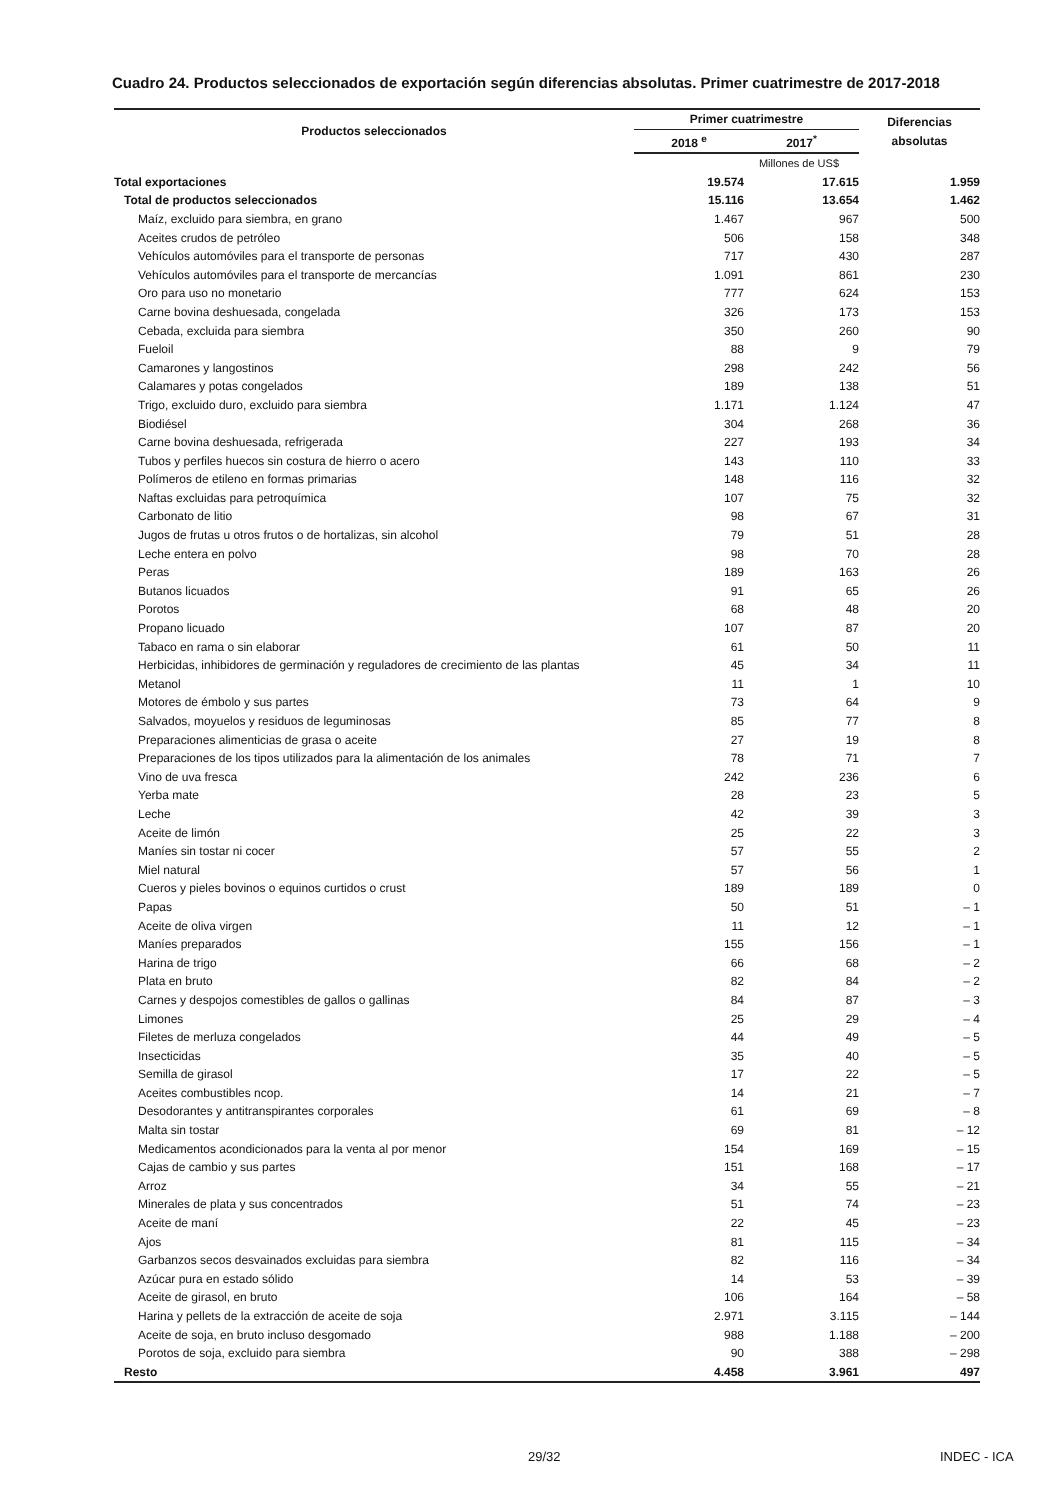Cuadro 24. Productos seleccionados de exportación según diferencias absolutas. Primer cuatrimestre de 2017-2018
| Productos seleccionados | Primer cuatrimestre | | Diferencias absolutas |
| --- | --- | --- | --- |
| | 2018 <sup>e</sup> | 2017<sup>*</sup> | |
| | Millones de US$ | | |
| Total exportaciones | 19.574 | 17.615 | 1.959 |
| Total de productos seleccionados | 15.116 | 13.654 | 1.462 |
| Maíz, excluido para siembra, en grano | 1.467 | 967 | 500 |
| Aceites crudos de petróleo | 506 | 158 | 348 |
| Vehículos automóviles para el transporte de personas | 717 | 430 | 287 |
| Vehículos automóviles para el transporte de mercancías | 1.091 | 861 | 230 |
| Oro para uso no monetario | 777 | 624 | 153 |
| Carne bovina deshuesada, congelada | 326 | 173 | 153 |
| Cebada, excluida para siembra | 350 | 260 | 90 |
| Fueloil | 88 | 9 | 79 |
| Camarones y langostinos | 298 | 242 | 56 |
| Calamares y potas congelados | 189 | 138 | 51 |
| Trigo, excluido duro, excluido para siembra | 1.171 | 1.124 | 47 |
| Biodiésel | 304 | 268 | 36 |
| Carne bovina deshuesada, refrigerada | 227 | 193 | 34 |
| Tubos y perfiles huecos sin costura de hierro o acero | 143 | 110 | 33 |
| Polímeros de etileno en formas primarias | 148 | 116 | 32 |
| Naftas excluidas para petroquímica | 107 | 75 | 32 |
| Carbonato de litio | 98 | 67 | 31 |
| Jugos de frutas u otros frutos o de hortalizas, sin alcohol | 79 | 51 | 28 |
| Leche entera en polvo | 98 | 70 | 28 |
| Peras | 189 | 163 | 26 |
| Butanos licuados | 91 | 65 | 26 |
| Porotos | 68 | 48 | 20 |
| Propano licuado | 107 | 87 | 20 |
| Tabaco en rama o sin elaborar | 61 | 50 | 11 |
| Herbicidas, inhibidores de germinación y reguladores de crecimiento de las plantas | 45 | 34 | 11 |
| Metanol | 11 | 1 | 10 |
| Motores de émbolo y sus partes | 73 | 64 | 9 |
| Salvados, moyuelos y residuos de leguminosas | 85 | 77 | 8 |
| Preparaciones alimenticias de grasa o aceite | 27 | 19 | 8 |
| Preparaciones de los tipos utilizados para la alimentación de los animales | 78 | 71 | 7 |
| Vino de uva fresca | 242 | 236 | 6 |
| Yerba mate | 28 | 23 | 5 |
| Leche | 42 | 39 | 3 |
| Aceite de limón | 25 | 22 | 3 |
| Maníes sin tostar ni cocer | 57 | 55 | 2 |
| Miel natural | 57 | 56 | 1 |
| Cueros y pieles bovinos o equinos curtidos o crust | 189 | 189 | 0 |
| Papas | 50 | 51 | – 1 |
| Aceite de oliva virgen | 11 | 12 | – 1 |
| Maníes preparados | 155 | 156 | – 1 |
| Harina de trigo | 66 | 68 | – 2 |
| Plata en bruto | 82 | 84 | – 2 |
| Carnes y despojos comestibles de gallos o gallinas | 84 | 87 | – 3 |
| Limones | 25 | 29 | – 4 |
| Filetes de merluza congelados | 44 | 49 | – 5 |
| Insecticidas | 35 | 40 | – 5 |
| Semilla de girasol | 17 | 22 | – 5 |
| Aceites combustibles ncop. | 14 | 21 | – 7 |
| Desodorantes y antitranspirantes corporales | 61 | 69 | – 8 |
| Malta sin tostar | 69 | 81 | – 12 |
| Medicamentos acondicionados para la venta al por menor | 154 | 169 | – 15 |
| Cajas de cambio y sus partes | 151 | 168 | – 17 |
| Arroz | 34 | 55 | – 21 |
| Minerales de plata y sus concentrados | 51 | 74 | – 23 |
| Aceite de maní | 22 | 45 | – 23 |
| Ajos | 81 | 115 | – 34 |
| Garbanzos secos desvainados excluidas para siembra | 82 | 116 | – 34 |
| Azúcar pura en estado sólido | 14 | 53 | – 39 |
| Aceite de girasol, en bruto | 106 | 164 | – 58 |
| Harina y pellets de la extracción de aceite de soja | 2.971 | 3.115 | – 144 |
| Aceite de soja, en bruto incluso desgomado | 988 | 1.188 | – 200 |
| Porotos de soja, excluido para siembra | 90 | 388 | – 298 |
| Resto | 4.458 | 3.961 | 497 |
29/32 INDEC - ICA